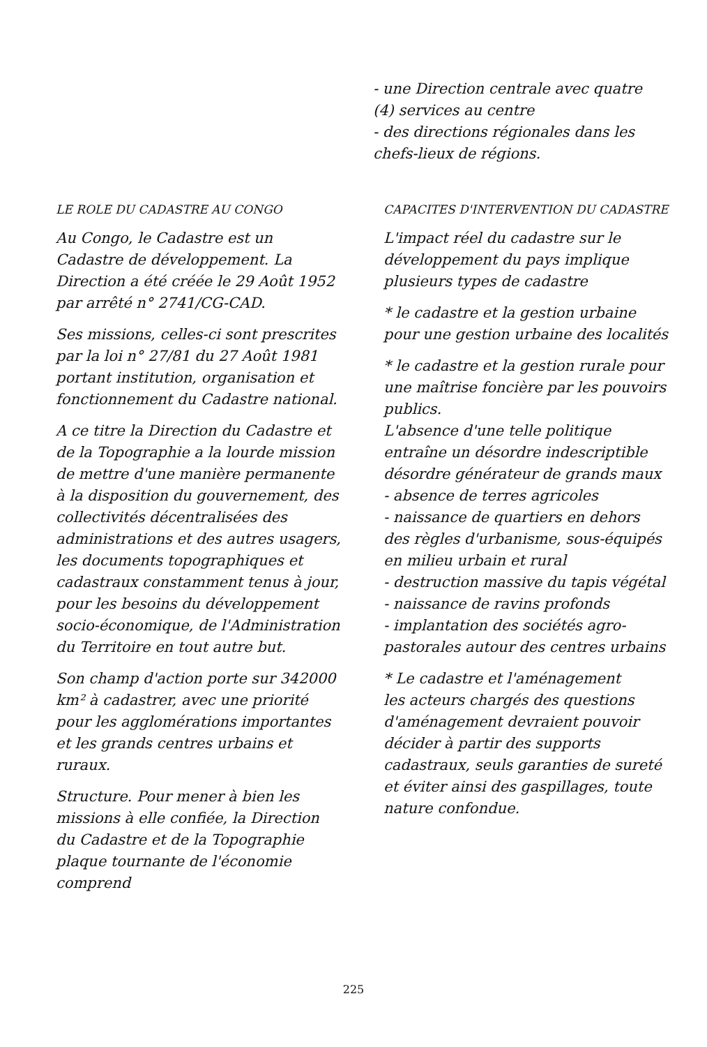- une Direction centrale avec quatre (4) services au centre
- des directions régionales dans les chefs-lieux de régions.
LE ROLE DU CADASTRE AU CONGO
Au Congo, le Cadastre est un Cadastre de développement. La Direction a été créée le 29 Août 1952 par arrêté n° 2741/CG-CAD.
Ses missions, celles-ci sont prescrites par la loi n° 27/81 du 27 Août 1981 portant institution, organisation et fonctionnement du Cadastre national.
A ce titre la Direction du Cadastre et de la Topographie a la lourde mission de mettre d'une manière permanente à la disposition du gouvernement, des collectivités décentralisées des administrations et des autres usagers, les documents topographiques et cadastraux constamment tenus à jour, pour les besoins du développement socio-économique, de l'Administration du Territoire en tout autre but.
Son champ d'action porte sur 342000 km² à cadastrer, avec une priorité pour les agglomérations importantes et les grands centres urbains et ruraux.
Structure. Pour mener à bien les missions à elle confiée, la Direction du Cadastre et de la Topographie plaque tournante de l'économie comprend
CAPACITES D'INTERVENTION DU CADASTRE
L'impact réel du cadastre sur le développement du pays implique plusieurs types de cadastre
* le cadastre et la gestion urbaine pour une gestion urbaine des localités
* le cadastre et la gestion rurale pour une maîtrise foncière par les pouvoirs publics.
L'absence d'une telle politique entraîne un désordre indescriptible désordre générateur de grands maux
- absence de terres agricoles
- naissance de quartiers en dehors des règles d'urbanisme, sous-équipés en milieu urbain et rural
- destruction massive du tapis végétal
- naissance de ravins profonds
- implantation des sociétés agro-pastorales autour des centres urbains
* Le cadastre et l'aménagement
les acteurs chargés des questions d'aménagement devraient pouvoir décider à partir des supports cadastraux, seuls garanties de sureté et éviter ainsi des gaspillages, toute nature confondue.
225